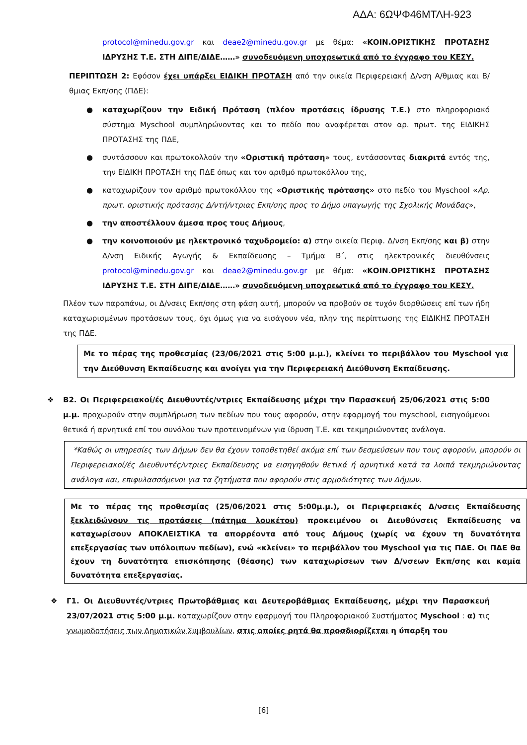ΑΔΑ: 6ΩΨΦ46ΜΤΛΗ-923
protocol@minedu.gov.gr και deae2@minedu.gov.gr με θέμα: «ΚΟΙΝ.ΟΡΙΣΤΙΚΗΣ ΠΡΟΤΑΣΗΣ ΙΔΡΥΣΗΣ Τ.Ε. ΣΤΗ ΔΙΠΕ/ΔΙΔΕ……» συνοδευόμενη υποχρεωτικά από το έγγραφο του ΚΕΣΥ.
ΠΕΡΙΠΤΩΣΗ 2: Εφόσον έχει υπάρξει ΕΙΔΙΚΗ ΠΡΟΤΑΣΗ από την οικεία Περιφερειακή Δ/νση Α/θμιας και Β/θμιας Εκπ/σης (ΠΔΕ):
● καταχωρίζουν την Ειδική Πρόταση (πλέον προτάσεις ίδρυσης Τ.Ε.) στο πληροφοριακό σύστημα Myschool συμπληρώνοντας και το πεδίο που αναφέρεται στον αρ. πρωτ. της ΕΙΔΙΚΗΣ ΠΡΟΤΑΣΗΣ της ΠΔΕ,
● συντάσσουν και πρωτοκολλούν την «Οριστική πρόταση» τους, εντάσσοντας διακριτά εντός της, την ΕΙΔΙΚΗ ΠΡΟΤΑΣΗ της ΠΔΕ όπως και τον αριθμό πρωτοκόλλου της,
● καταχωρίζουν τον αριθμό πρωτοκόλλου της «Οριστικής πρότασης» στο πεδίο του Myschool «Αρ. πρωτ. οριστικής πρότασης Δ/ντή/ντριας Εκπ/σης προς το Δήμο υπαγωγής της Σχολικής Μονάδας»,
● την αποστέλλουν άμεσα προς τους Δήμους,
● την κοινοποιούν με ηλεκτρονικό ταχυδρομείο: α) στην οικεία Περιφ. Δ/νση Εκπ/σης και β) στην Δ/νση Ειδικής Αγωγής & Εκπαίδευσης – Τμήμα Β΄, στις ηλεκτρονικές διευθύνσεις protocol@minedu.gov.gr και deae2@minedu.gov.gr με θέμα: «ΚΟΙΝ.ΟΡΙΣΤΙΚΗΣ ΠΡΟΤΑΣΗΣ ΙΔΡΥΣΗΣ Τ.Ε. ΣΤΗ ΔΙΠΕ/ΔΙΔΕ……» συνοδευόμενη υποχρεωτικά από το έγγραφο του ΚΕΣΥ.
Πλέον των παραπάνω, οι Δ/νσεις Εκπ/σης στη φάση αυτή, μπορούν να προβούν σε τυχόν διορθώσεις επί των ήδη καταχωρισμένων προτάσεων τους, όχι όμως για να εισάγουν νέα, πλην της περίπτωσης της ΕΙΔΙΚΗΣ ΠΡΟΤΑΣΗ της ΠΔΕ.
Με το πέρας της προθεσμίας (23/06/2021 στις 5:00 μ.μ.), κλείνει το περιβάλλον του Myschool για την Διεύθυνση Εκπαίδευσης και ανοίγει για την Περιφερειακή Διεύθυνση Εκπαίδευσης.
❖ Β2. Οι Περιφερειακοί/ές Διευθυντές/ντριες Εκπαίδευσης μέχρι την Παρασκευή 25/06/2021 στις 5:00 μ.μ. προχωρούν στην συμπλήρωση των πεδίων που τους αφορούν, στην εφαρμογή του myschool, εισηγούμενοι θετικά ή αρνητικά επί του συνόλου των προτεινομένων για ίδρυση Τ.Ε. και τεκμηριώνοντας ανάλογα.
*Καθώς οι υπηρεσίες των Δήμων δεν θα έχουν τοποθετηθεί ακόμα επί των δεσμεύσεων που τους αφορούν, μπορούν οι Περιφερειακοί/ές Διευθυντές/ντριες Εκπαίδευσης να εισηγηθούν θετικά ή αρνητικά κατά τα λοιπά τεκμηριώνοντας ανάλογα και, επιφυλασσόμενοι για τα ζητήματα που αφορούν στις αρμοδιότητες των Δήμων.
Με το πέρας της προθεσμίας (25/06/2021 στις 5:00μ.μ.), οι Περιφερειακές Δ/νσεις Εκπαίδευσης ξεκλειδώνουν τις προτάσεις (πάτημα λουκέτου) προκειμένου οι Διευθύνσεις Εκπαίδευσης να καταχωρίσουν ΑΠΟΚΛΕΙΣΤΙΚΑ τα απορρέοντα από τους Δήμους (χωρίς να έχουν τη δυνατότητα επεξεργασίας των υπόλοιπων πεδίων), ενώ «κλείνει» το περιβάλλον του Myschool για τις ΠΔΕ. Οι ΠΔΕ θα έχουν τη δυνατότητα επισκόπησης (θέασης) των καταχωρίσεων των Δ/νσεων Εκπ/σης και καμία δυνατότητα επεξεργασίας.
❖ Γ1. Οι Διευθυντές/ντριες Πρωτοβάθμιας και Δευτεροβάθμιας Εκπαίδευσης, μέχρι την Παρασκευή 23/07/2021 στις 5:00 μ.μ. καταχωρίζουν στην εφαρμογή του Πληροφοριακού Συστήματος Myschool : α) τις γνωμοδοτήσεις των Δημοτικών Συμβουλίων, στις οποίες ρητά θα προσδιορίζεται η ύπαρξη του
[6]